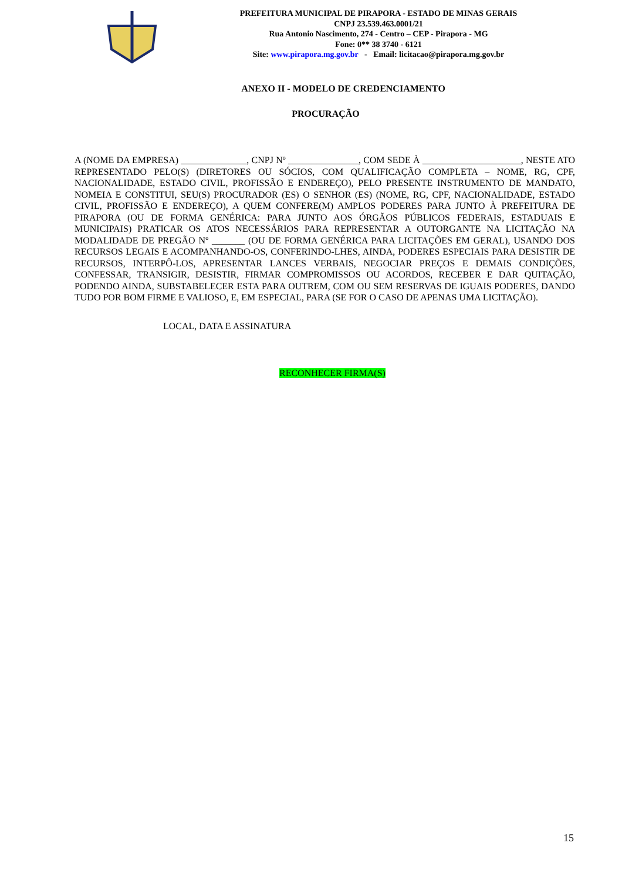PREFEITURA MUNICIPAL DE PIRAPORA - ESTADO DE MINAS GERAIS
CNPJ 23.539.463.0001/21
Rua Antonio Nascimento, 274 - Centro – CEP - Pirapora - MG
Fone: 0** 38 3740 - 6121
Site: www.pirapora.mg.gov.br - Email: licitacao@pirapora.mg.gov.br
ANEXO II - MODELO DE CREDENCIAMENTO
PROCURAÇÃO
A (NOME DA EMPRESA) ______________, CNPJ Nº _______________, COM SEDE À _____________________, NESTE ATO REPRESENTADO PELO(S) (DIRETORES OU SÓCIOS, COM QUALIFICAÇÃO COMPLETA – NOME, RG, CPF, NACIONALIDADE, ESTADO CIVIL, PROFISSÃO E ENDEREÇO), PELO PRESENTE INSTRUMENTO DE MANDATO, NOMEIA E CONSTITUI, SEU(S) PROCURADOR (ES) O SENHOR (ES) (NOME, RG, CPF, NACIONALIDADE, ESTADO CIVIL, PROFISSÃO E ENDEREÇO), A QUEM CONFERE(M) AMPLOS PODERES PARA JUNTO À PREFEITURA DE PIRAPORA (OU DE FORMA GENÉRICA: PARA JUNTO AOS ÓRGÃOS PÚBLICOS FEDERAIS, ESTADUAIS E MUNICIPAIS) PRATICAR OS ATOS NECESSÁRIOS PARA REPRESENTAR A OUTORGANTE NA LICITAÇÃO NA MODALIDADE DE PREGÃO Nº _______ (OU DE FORMA GENÉRICA PARA LICITAÇÕES EM GERAL), USANDO DOS RECURSOS LEGAIS E ACOMPANHANDO-OS, CONFERINDO-LHES, AINDA, PODERES ESPECIAIS PARA DESISTIR DE RECURSOS, INTERPÔ-LOS, APRESENTAR LANCES VERBAIS, NEGOCIAR PREÇOS E DEMAIS CONDIÇÕES, CONFESSAR, TRANSIGIR, DESISTIR, FIRMAR COMPROMISSOS OU ACORDOS, RECEBER E DAR QUITAÇÃO, PODENDO AINDA, SUBSTABELECER ESTA PARA OUTREM, COM OU SEM RESERVAS DE IGUAIS PODERES, DANDO TUDO POR BOM FIRME E VALIOSO, E, EM ESPECIAL, PARA (SE FOR O CASO DE APENAS UMA LICITAÇÃO).
LOCAL, DATA E ASSINATURA
RECONHECER FIRMA(S)
15